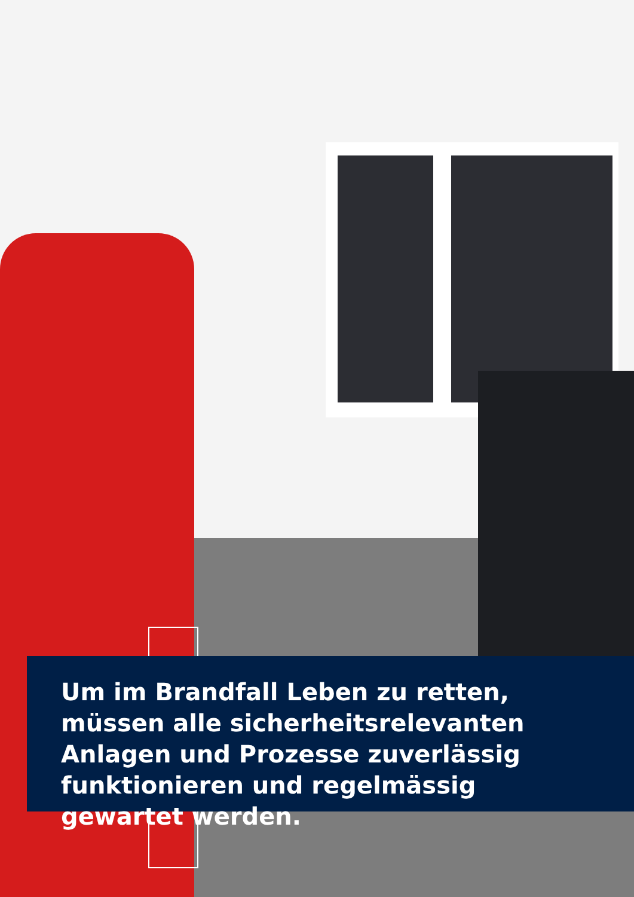Um im Brandfall Leben zu retten,
müssen alle sicherheitsrelevanten
Anlagen und Prozesse zuverlässig
funktionieren und regelmässig
gewartet werden.